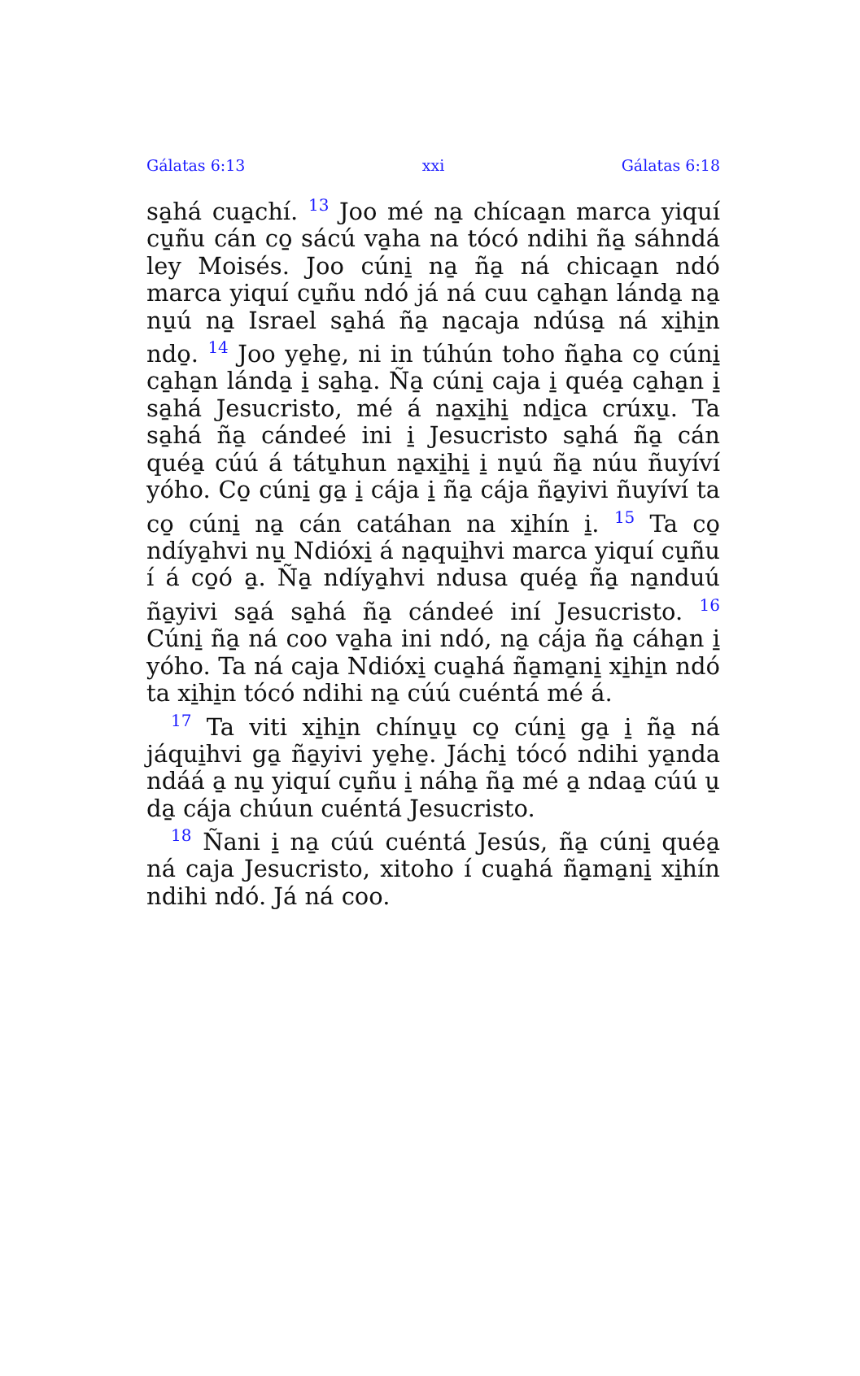Gálatas 6:13 xxi Gálatas 6:18
sa̱há cua̱chí. <sup>13</sup> Joo mé na̱ chícaa̱n marca yiquí cu̱ñu cán co̱ sácú va̱ha na tócó ndihi ña̱ sáhndá ley Moisés. Joo cúni̱ na̱ ña̱ ná chicaa̱n ndó marca yiquí cu̱ñu ndó já ná cuu ca̱ha̱n lánda̱ na̱ nu̱ú na̱ Israel sa̱há ña̱ na̱caja ndúsa̱ ná xi̱hi̱n ndo̱. <sup>14</sup> Joo ye̱he̱, ni in túhún toho ña̱ha co̱ cúni̱ ca̱ha̱n lánda̱ i̱ sa̱ha̱. Ña̱ cúni̱ caja i̱ quéa̱ ca̱ha̱n i̱ sa̱há Jesucristo, mé á na̱xi̱hi̱ ndi̱ca crúxu̱. Ta sa̱há ña̱ cándeé ini i̱ Jesucristo sa̱há ña̱ cán quéa̱ cúú á tátu̱hun na̱xi̱hi̱ i̱ nu̱ú ña̱ núu ñuyíví yóho. Co̱ cúni̱ ga̱ i̱ cája i̱ ña̱ cája ña̱yivi ñuyíví ta co̱ cúni̱ na̱ cán catáhan na xi̱hín i̱. <sup>15</sup> Ta co̱ ndíya̱hvi nu̱ Ndióxi̱ á na̱qui̱hvi marca yiquí cu̱ñu í á co̱ó a̱. Ña̱ ndíya̱hvi ndusa quéa̱ ña̱ na̱nduú ña̱yivi sa̱á sa̱há ña̱ cándeé iní Jesucristo. <sup>16</sup> Cúni̱ ña̱ ná coo va̱ha ini ndó, na̱ cája ña̱ cáha̱n i̱ yóho. Ta ná caja Ndióxi̱ cua̱há ña̱ma̱ni̱ xi̱hi̱n ndó ta xi̱hi̱n tócó ndihi na̱ cúú cuéntá mé á.
<sup>17</sup> Ta viti xi̱hi̱n chínu̱u̱ co̱ cúni̱ ga̱ i̱ ña̱ ná jáqui̱hvi ga̱ ña̱yivi ye̱he̱. Jáchi̱ tócó ndihi ya̱nda ndáá a̱ nu̱ yiquí cu̱ñu i̱ náha̱ ña̱ mé a̱ ndaa̱ cúú u̱ da̱ cája chúun cuéntá Jesucristo.
<sup>18</sup> Ñani i̱ na̱ cúú cuéntá Jesús, ña̱ cúni̱ quéa̱ ná caja Jesucristo, xitoho í cua̱há ña̱ma̱ni̱ xi̱hín ndihi ndó. Já ná coo.